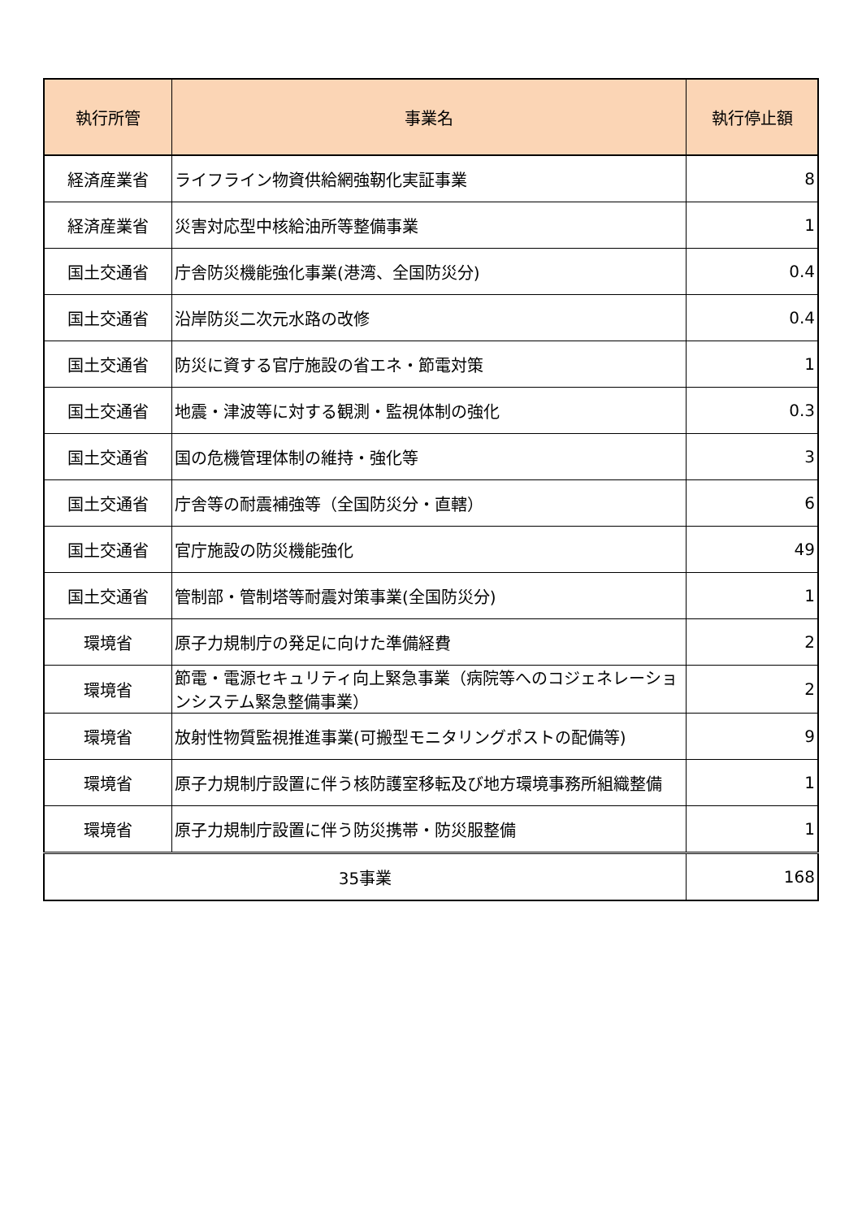| 執行所管 | 事業名 | 執行停止額 |
| --- | --- | --- |
| 経済産業省 | ライフライン物資供給網強靭化実証事業 | 8 |
| 経済産業省 | 災害対応型中核給油所等整備事業 | 1 |
| 国土交通省 | 庁舎防災機能強化事業(港湾、全国防災分) | 0.4 |
| 国土交通省 | 沿岸防災二次元水路の改修 | 0.4 |
| 国土交通省 | 防災に資する官庁施設の省エネ・節電対策 | 1 |
| 国土交通省 | 地震・津波等に対する観測・監視体制の強化 | 0.3 |
| 国土交通省 | 国の危機管理体制の維持・強化等 | 3 |
| 国土交通省 | 庁舎等の耐震補強等（全国防災分・直轄） | 6 |
| 国土交通省 | 官庁施設の防災機能強化 | 49 |
| 国土交通省 | 管制部・管制塔等耐震対策事業(全国防災分) | 1 |
| 環境省 | 原子力規制庁の発足に向けた準備経費 | 2 |
| 環境省 | 節電・電源セキュリティ向上緊急事業（病院等へのコジェネレーションシステム緊急整備事業） | 2 |
| 環境省 | 放射性物質監視推進事業(可搬型モニタリングポストの配備等) | 9 |
| 環境省 | 原子力規制庁設置に伴う核防護室移転及び地方環境事務所組織整備 | 1 |
| 環境省 | 原子力規制庁設置に伴う防災携帯・防災服整備 | 1 |
| 35事業 | | 168 |